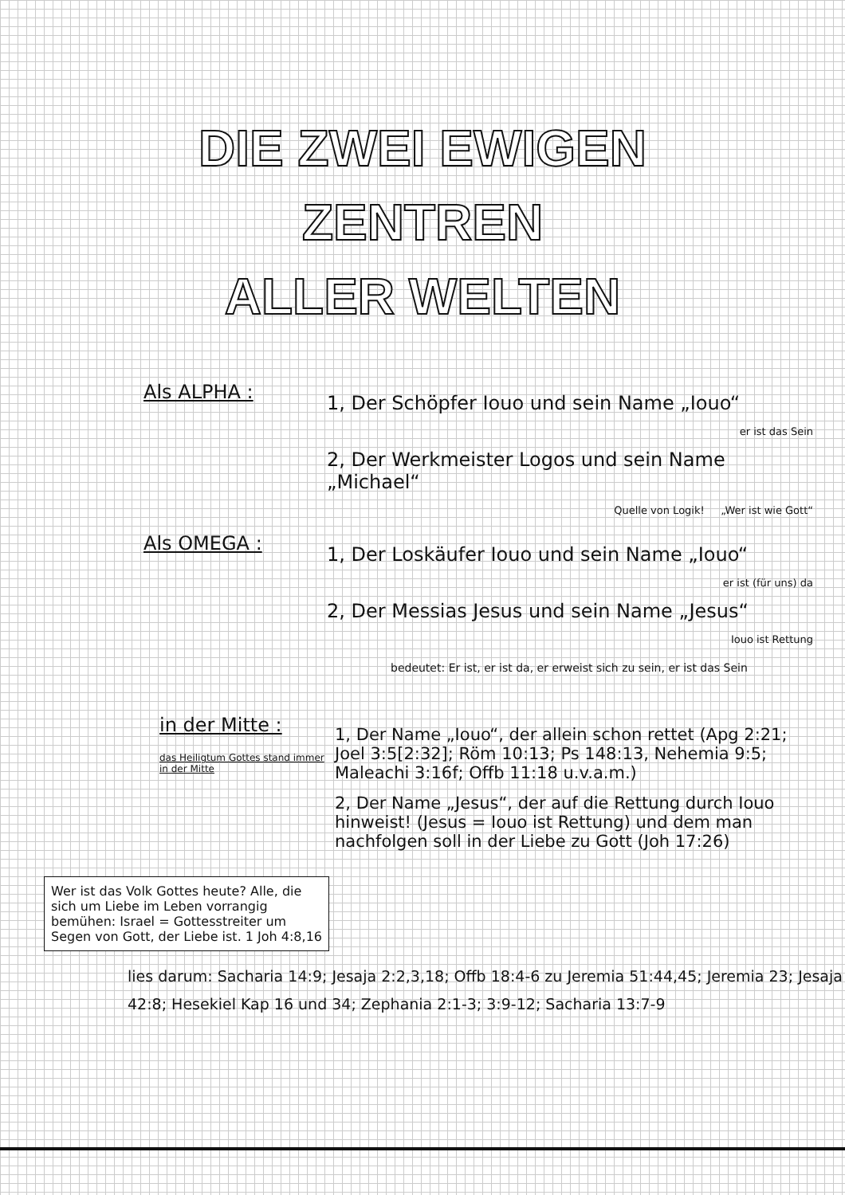DIE ZWEI EWIGEN
ZENTREN
ALLER WELTEN
Als ALPHA :
1, Der Schöpfer Iouo und sein Name „Iouo“
er ist das Sein
2, Der Werkmeister Logos und sein Name „Michael“
Quelle von Logik! „Wer ist wie Gott“
Als OMEGA :
1, Der Loskäufer Iouo und sein Name „Iouo“
er ist (für uns) da
2, Der Messias Jesus und sein Name „Jesus“
Iouo ist Rettung
bedeutet: Er ist, er ist da, er erweist sich zu sein, er ist das Sein
in der Mitte :
das Heiligtum Gottes stand immer in der Mitte
1, Der Name „Iouo“, der allein schon rettet (Apg 2:21; Joel 3:5[2:32]; Röm 10:13; Ps 148:13, Nehemia 9:5; Maleachi 3:16f; Offb 11:18 u.v.a.m.)
2, Der Name „Jesus“, der auf die Rettung durch Iouo hinweist! (Jesus = Iouo ist Rettung) und dem man nachfolgen soll in der Liebe zu Gott (Joh 17:26)
Wer ist das Volk Gottes heute? Alle, die sich um Liebe im Leben vorrangig bemühen: Israel = Gottesstreiter um Segen von Gott, der Liebe ist. 1 Joh 4:8,16
lies darum: Sacharia 14:9; Jesaja 2:2,3,18; Offb 18:4-6 zu Jeremia 51:44,45; Jeremia 23; Jesaja 42:8; Hesekiel Kap 16 und 34; Zephania 2:1-3; 3:9-12; Sacharia 13:7-9